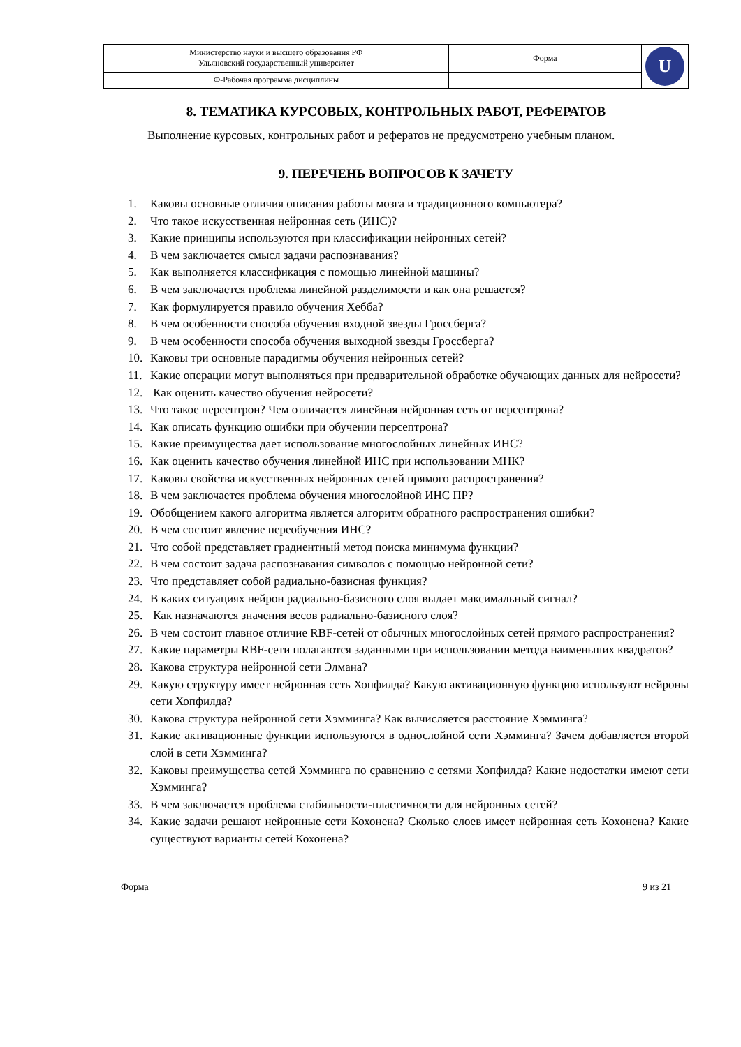| Министерство науки и высшего образования РФ Ульяновский государственный университет | Форма | U |
| Ф-Рабочая программа дисциплины | | |
8. ТЕМАТИКА КУРСОВЫХ, КОНТРОЛЬНЫХ РАБОТ, РЕФЕРАТОВ
Выполнение курсовых, контрольных работ и рефератов не предусмотрено учебным планом.
9. ПЕРЕЧЕНЬ ВОПРОСОВ К ЗАЧЕТУ
1. Каковы основные отличия описания работы мозга и традиционного компьютера?
2. Что такое искусственная нейронная сеть (ИНС)?
3. Какие принципы используются при классификации нейронных сетей?
4. В чем заключается смысл задачи распознавания?
5. Как выполняется классификация с помощью линейной машины?
6. В чем заключается проблема линейной разделимости и как она решается?
7. Как формулируется правило обучения Хебба?
8. В чем особенности способа обучения входной звезды Гроссберга?
9. В чем особенности способа обучения выходной звезды Гроссберга?
10. Каковы три основные парадигмы обучения нейронных сетей?
11. Какие операции могут выполняться при предварительной обработке обучающих данных для нейросети?
12. Как оценить качество обучения нейросети?
13. Что такое персептрон? Чем отличается линейная нейронная сеть от персептрона?
14. Как описать функцию ошибки при обучении персептрона?
15. Какие преимущества дает использование многослойных линейных ИНС?
16. Как оценить качество обучения линейной ИНС при использовании МНК?
17. Каковы свойства искусственных нейронных сетей прямого распространения?
18. В чем заключается проблема обучения многослойной ИНС ПР?
19. Обобщением какого алгоритма является алгоритм обратного распространения ошибки?
20. В чем состоит явление переобучения ИНС?
21. Что собой представляет градиентный метод поиска минимума функции?
22. В чем состоит задача распознавания символов с помощью нейронной сети?
23. Что представляет собой радиально-базисная функция?
24. В каких ситуациях нейрон радиально-базисного слоя выдает максимальный сигнал?
25. Как назначаются значения весов радиально-базисного слоя?
26. В чем состоит главное отличие RBF-сетей от обычных многослойных сетей прямого распространения?
27. Какие параметры RBF-сети полагаются заданными при использовании метода наименьших квадратов?
28. Какова структура нейронной сети Элмана?
29. Какую структуру имеет нейронная сеть Хопфилда? Какую активационную функцию используют нейроны сети Хопфилда?
30. Какова структура нейронной сети Хэмминга? Как вычисляется расстояние Хэмминга?
31. Какие активационные функции используются в однослойной сети Хэмминга? Зачем добавляется второй слой в сети Хэмминга?
32. Каковы преимущества сетей Хэмминга по сравнению с сетями Хопфилда? Какие недостатки имеют сети Хэмминга?
33. В чем заключается проблема стабильности-пластичности для нейронных сетей?
34. Какие задачи решают нейронные сети Кохонена? Сколько слоев имеет нейронная сеть Кохонена? Какие существуют варианты сетей Кохонена?
Форма 9 из 21